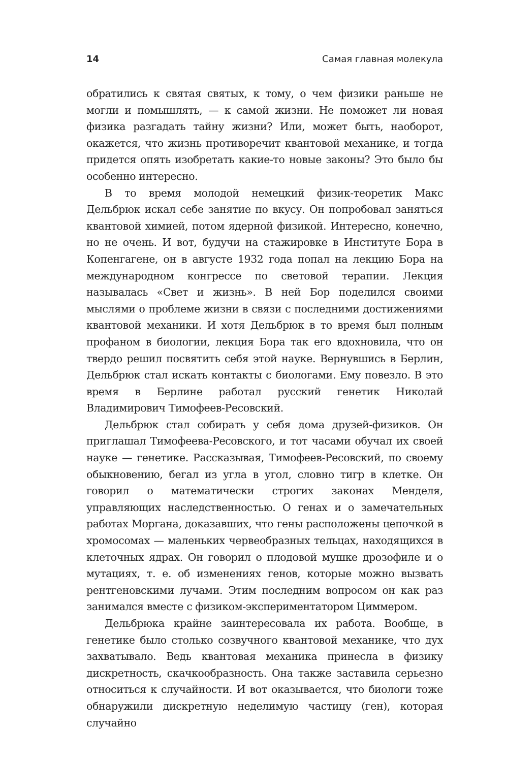14 Самая главная молекула
обратились к святая святых, к тому, о чем физики раньше не могли и помышлять, — к самой жизни. Не поможет ли новая физика разгадать тайну жизни? Или, может быть, наоборот, окажется, что жизнь противоречит квантовой механике, и тогда придется опять изобретать какие-то новые законы? Это было бы особенно интересно.
В то время молодой немецкий физик-теоретик Макс Дельбрюк искал себе занятие по вкусу. Он попробовал заняться квантовой химией, потом ядерной физикой. Интересно, конечно, но не очень. И вот, будучи на стажировке в Институте Бора в Копенгагене, он в августе 1932 года попал на лекцию Бора на международном конгрессе по световой терапии. Лекция называлась «Свет и жизнь». В ней Бор поделился своими мыслями о проблеме жизни в связи с последними достижениями квантовой механики. И хотя Дельбрюк в то время был полным профаном в биологии, лекция Бора так его вдохновила, что он твердо решил посвятить себя этой науке. Вернувшись в Берлин, Дельбрюк стал искать контакты с биологами. Ему повезло. В это время в Берлине работал русский генетик Николай Владимирович Тимофеев-Ресовский.
Дельбрюк стал собирать у себя дома друзей-физиков. Он приглашал Тимофеева-Ресовского, и тот часами обучал их своей науке — генетике. Рассказывая, Тимофеев-Ресовский, по своему обыкновению, бегал из угла в угол, словно тигр в клетке. Он говорил о математически строгих законах Менделя, управляющих наследственностью. О генах и о замечательных работах Моргана, доказавших, что гены расположены цепочкой в хромосомах — маленьких червеобразных тельцах, находящихся в клеточных ядрах. Он говорил о плодовой мушке дрозофиле и о мутациях, т. е. об изменениях генов, которые можно вызвать рентгеновскими лучами. Этим последним вопросом он как раз занимался вместе с физиком-экспериментатором Циммером.
Дельбрюка крайне заинтересовала их работа. Вообще, в генетике было столько созвучного квантовой механике, что дух захватывало. Ведь квантовая механика принесла в физику дискретность, скачкообразность. Она также заставила серьезно относиться к случайности. И вот оказывается, что биологи тоже обнаружили дискретную неделимую частицу (ген), которая случайно